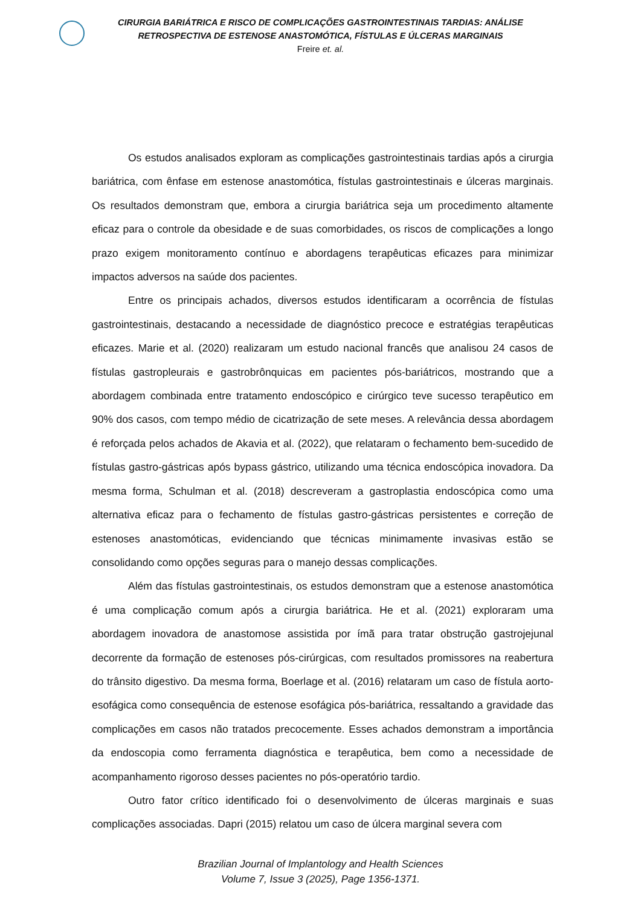CIRURGIA BARIÁTRICA E RISCO DE COMPLICAÇÕES GASTROINTESTINAIS TARDIAS: ANÁLISE
RETROSPECTIVA DE ESTENOSE ANASTOMÓTICA, FÍSTULAS E ÚLCERAS MARGINAIS
Freire et. al.
Os estudos analisados exploram as complicações gastrointestinais tardias após a cirurgia bariátrica, com ênfase em estenose anastomótica, fístulas gastrointestinais e úlceras marginais. Os resultados demonstram que, embora a cirurgia bariátrica seja um procedimento altamente eficaz para o controle da obesidade e de suas comorbidades, os riscos de complicações a longo prazo exigem monitoramento contínuo e abordagens terapêuticas eficazes para minimizar impactos adversos na saúde dos pacientes.
Entre os principais achados, diversos estudos identificaram a ocorrência de fístulas gastrointestinais, destacando a necessidade de diagnóstico precoce e estratégias terapêuticas eficazes. Marie et al. (2020) realizaram um estudo nacional francês que analisou 24 casos de fístulas gastropleurais e gastrobrônquicas em pacientes pós-bariátricos, mostrando que a abordagem combinada entre tratamento endoscópico e cirúrgico teve sucesso terapêutico em 90% dos casos, com tempo médio de cicatrização de sete meses. A relevância dessa abordagem é reforçada pelos achados de Akavia et al. (2022), que relataram o fechamento bem-sucedido de fístulas gastro-gástricas após bypass gástrico, utilizando uma técnica endoscópica inovadora. Da mesma forma, Schulman et al. (2018) descreveram a gastroplastia endoscópica como uma alternativa eficaz para o fechamento de fístulas gastro-gástricas persistentes e correção de estenoses anastomóticas, evidenciando que técnicas minimamente invasivas estão se consolidando como opções seguras para o manejo dessas complicações.
Além das fístulas gastrointestinais, os estudos demonstram que a estenose anastomótica é uma complicação comum após a cirurgia bariátrica. He et al. (2021) exploraram uma abordagem inovadora de anastomose assistida por ímã para tratar obstrução gastrojejunal decorrente da formação de estenoses pós-cirúrgicas, com resultados promissores na reabertura do trânsito digestivo. Da mesma forma, Boerlage et al. (2016) relataram um caso de fístula aorto-esofágica como consequência de estenose esofágica pós-bariátrica, ressaltando a gravidade das complicações em casos não tratados precocemente. Esses achados demonstram a importância da endoscopia como ferramenta diagnóstica e terapêutica, bem como a necessidade de acompanhamento rigoroso desses pacientes no pós-operatório tardio.
Outro fator crítico identificado foi o desenvolvimento de úlceras marginais e suas complicações associadas. Dapri (2015) relatou um caso de úlcera marginal severa com
Brazilian Journal of Implantology and Health Sciences
Volume 7, Issue 3 (2025), Page 1356-1371.